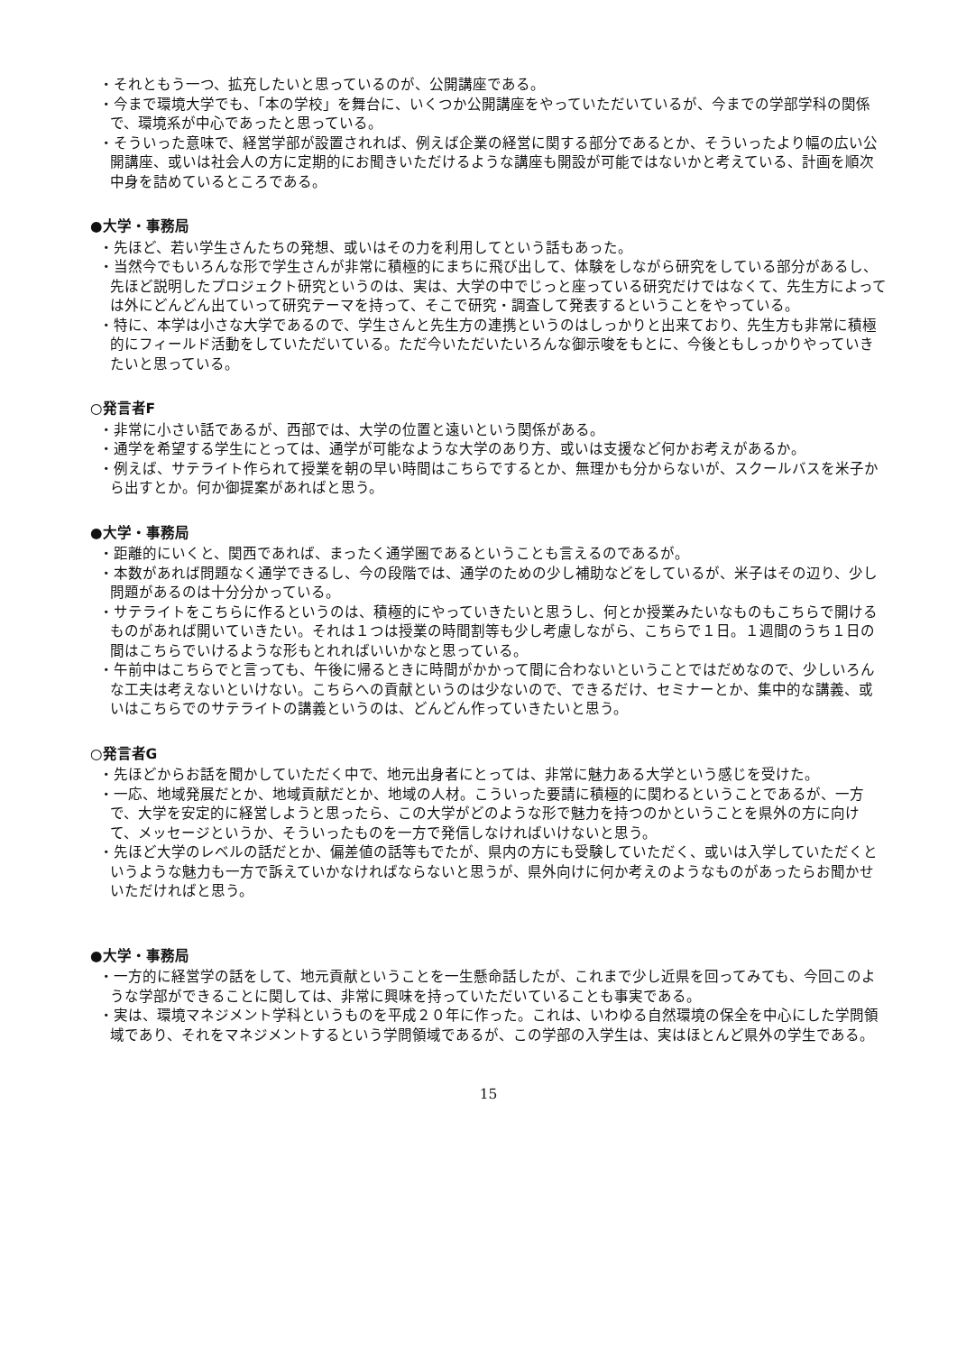・それともう一つ、拡充したいと思っているのが、公開講座である。
・今まで環境大学でも、「本の学校」を舞台に、いくつか公開講座をやっていただいているが、今までの学部学科の関係で、環境系が中心であったと思っている。
・そういった意味で、経営学部が設置されれば、例えば企業の経営に関する部分であるとか、そういったより幅の広い公開講座、或いは社会人の方に定期的にお聞きいただけるような講座も開設が可能ではないかと考えている、計画を順次中身を詰めているところである。
●大学・事務局
・先ほど、若い学生さんたちの発想、或いはその力を利用してという話もあった。
・当然今でもいろんな形で学生さんが非常に積極的にまちに飛び出して、体験をしながら研究をしている部分があるし、先ほど説明したプロジェクト研究というのは、実は、大学の中でじっと座っている研究だけではなくて、先生方によっては外にどんどん出ていって研究テーマを持って、そこで研究・調査して発表するということをやっている。
・特に、本学は小さな大学であるので、学生さんと先生方の連携というのはしっかりと出来ており、先生方も非常に積極的にフィールド活動をしていただいている。ただ今いただいたいろんな御示唆をもとに、今後ともしっかりやっていきたいと思っている。
○発言者F
・非常に小さい話であるが、西部では、大学の位置と遠いという関係がある。
・通学を希望する学生にとっては、通学が可能なような大学のあり方、或いは支援など何かお考えがあるか。
・例えば、サテライト作られて授業を朝の早い時間はこちらでするとか、無理かも分からないが、スクールバスを米子から出すとか。何か御提案があればと思う。
●大学・事務局
・距離的にいくと、関西であれば、まったく通学圏であるということも言えるのであるが。
・本数があれば問題なく通学できるし、今の段階では、通学のための少し補助などをしているが、米子はその辺り、少し問題があるのは十分分かっている。
・サテライトをこちらに作るというのは、積極的にやっていきたいと思うし、何とか授業みたいなものもこちらで開けるものがあれば開いていきたい。それは１つは授業の時間割等も少し考慮しながら、こちらで１日。１週間のうち１日の間はこちらでいけるような形もとれればいいかなと思っている。
・午前中はこちらでと言っても、午後に帰るときに時間がかかって間に合わないということではだめなので、少しいろんな工夫は考えないといけない。こちらへの貢献というのは少ないので、できるだけ、セミナーとか、集中的な講義、或いはこちらでのサテライトの講義というのは、どんどん作っていきたいと思う。
○発言者G
・先ほどからお話を聞かしていただく中で、地元出身者にとっては、非常に魅力ある大学という感じを受けた。
・一応、地域発展だとか、地域貢献だとか、地域の人材。こういった要請に積極的に関わるということであるが、一方で、大学を安定的に経営しようと思ったら、この大学がどのような形で魅力を持つのかということを県外の方に向けて、メッセージというか、そういったものを一方で発信しなければいけないと思う。
・先ほど大学のレベルの話だとか、偏差値の話等もでたが、県内の方にも受験していただく、或いは入学していただくというような魅力も一方で訴えていかなければならないと思うが、県外向けに何か考えのようなものがあったらお聞かせいただければと思う。
●大学・事務局
・一方的に経営学の話をして、地元貢献ということを一生懸命話したが、これまで少し近県を回ってみても、今回このような学部ができることに関しては、非常に興味を持っていただいていることも事実である。
・実は、環境マネジメント学科というものを平成２０年に作った。これは、いわゆる自然環境の保全を中心にした学問領域であり、それをマネジメントするという学問領域であるが、この学部の入学生は、実はほとんど県外の学生である。
15